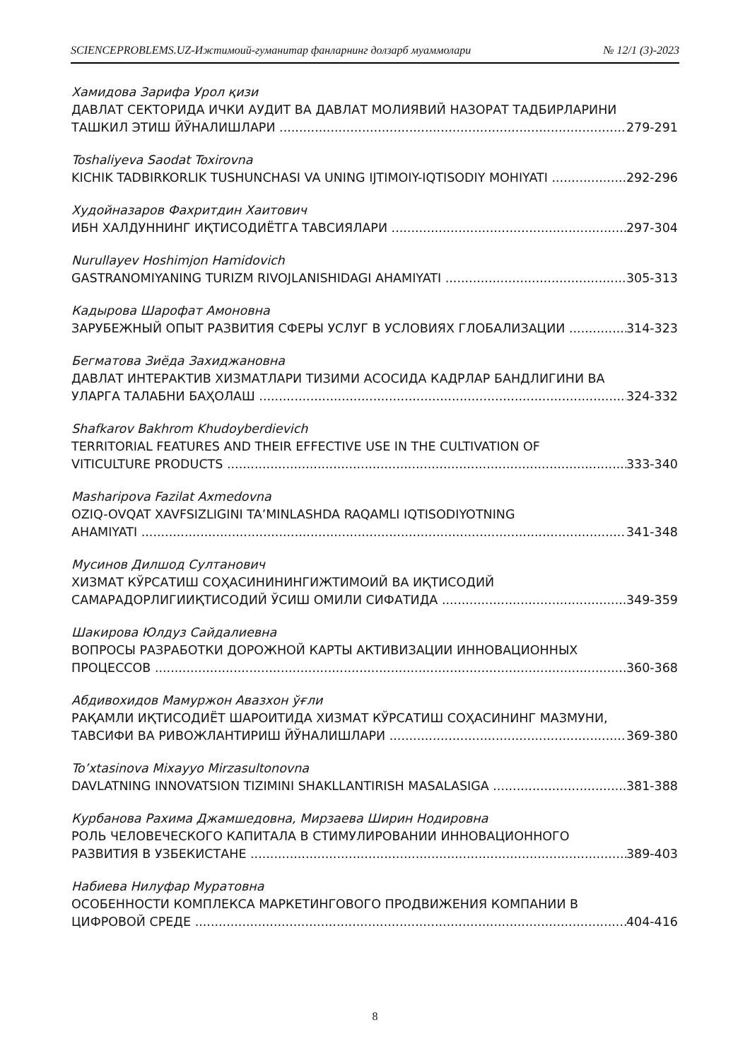SCIENCEPROBLEMS.UZ-Ижтимоий-гуманитар фанларнинг долзарб муаммолари № 12/1 (3)-2023
Хамидова Зарифа Урол қизи
ДАВЛАТ СЕКТОРИДА ИЧКИ АУДИТ ВА ДАВЛАТ МОЛИЯВИЙ НАЗОРАТ ТАДБИРЛАРИНИ
ТАШКИЛ ЭТИШ ЙЎНАЛИШЛАРИ 279-291
Toshaliyeva Saodat Toxirovna
KICHIK TADBIRKORLIK TUSHUNCHASI VA UNING IJTIMOIY-IQTISODIY MOHIYATI 292-296
Худойназаров Фахритдин Хаитович
ИБН ХАЛДУННИНГ ИҚТИСОДИЁТГА ТАВСИЯЛАРИ 297-304
Nurullayev Hoshimjon Hamidovich
GASTRANOMIYANING TURIZM RIVOJLANISHIDAGI AHAMIYATI 305-313
Кадырова Шарофат Амоновна
ЗАРУБЕЖНЫЙ ОПЫТ РАЗВИТИЯ СФЕРЫ УСЛУГ В УСЛОВИЯХ ГЛОБАЛИЗАЦИИ 314-323
Бегматова Зиёда Захиджановна
ДАВЛАТ ИНТЕРАКТИВ ХИЗМАТЛАРИ ТИЗИМИ АСОСИДА КАДРЛАР БАНДЛИГИНИ ВА
УЛАРГА ТАЛАБНИ БАҲОЛАШ 324-332
Shafkarov Bakhrom Khudoyberdievich
TERRITORIAL FEATURES AND THEIR EFFECTIVE USE IN THE CULTIVATION OF
VITICULTURE PRODUCTS 333-340
Masharipova Fazilat Axmedovna
OZIQ-OVQAT XAVFSIZLIGINI TA’MINLASHDA RAQAMLI IQTISODIYOTNING
AHAMIYATI 341-348
Мусинов Дилшод Султанович
ХИЗМАТ КЎРСАТИШ СОҲАСИНИНИНГИЖТИМОИЙ ВА ИҚТИСОДИЙ
САМАРАДОРЛИГИИҚТИСОДИЙ ЎСИШ ОМИЛИ СИФАТИДА 349-359
Шакирова Юлдуз Сайдалиевна
ВОПРОСЫ РАЗРАБОТКИ ДОРОЖНОЙ КАРТЫ АКТИВИЗАЦИИ ИННОВАЦИОННЫХ
ПРОЦЕССОВ 360-368
Абдивохидов Мамуржон Авазхон ўғли
РАҚАМЛИ ИҚТИСОДИЁТ ШАРОИТИДА ХИЗМАТ КЎРСАТИШ СОҲАСИНИНГ МАЗМУНИ,
ТАВСИФИ ВА РИВОЖЛАНТИРИШ ЙЎНАЛИШЛАРИ 369-380
To’xtasinova Mixayyo Mirzasultonovna
DAVLATNING INNOVATSION TIZIMINI SHAKLLANTIRISH MASALASIGA 381-388
Курбанова Рахима Джамшедовна, Мирзаева Ширин Нодировна
РОЛЬ ЧЕЛОВЕЧЕСКОГО КАПИТАЛА В СТИМУЛИРОВАНИИ ИННОВАЦИОННОГО
РАЗВИТИЯ В УЗБЕКИСТАНЕ 389-403
Набиева Нилуфар Муратовна
ОСОБЕННОСТИ КОМПЛЕКСА МАРКЕТИНГОВОГО ПРОДВИЖЕНИЯ КОМПАНИИ В
ЦИФРОВОЙ СРЕДЕ 404-416
8